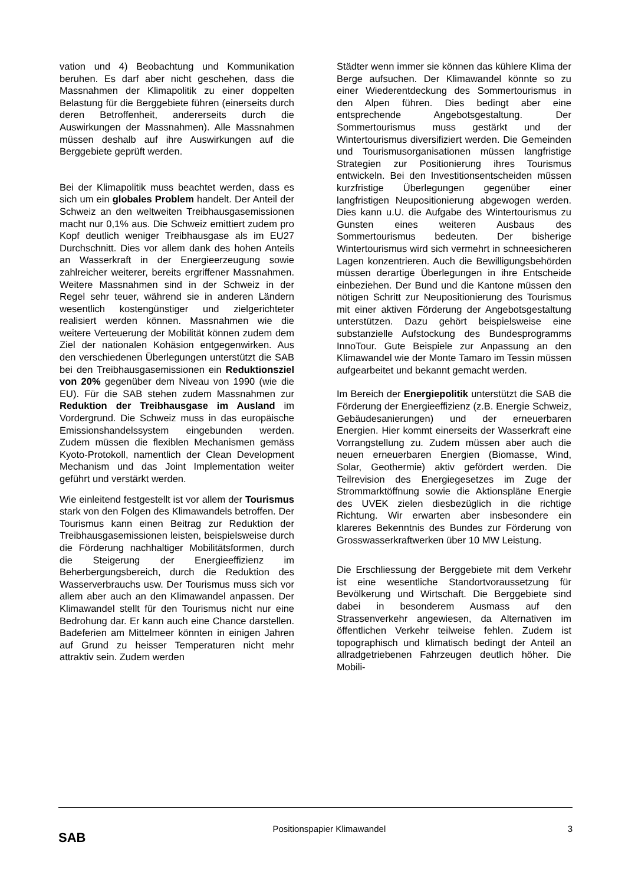vation und 4) Beobachtung und Kommunikation beruhen. Es darf aber nicht geschehen, dass die Massnahmen der Klimapolitik zu einer doppelten Belastung für die Berggebiete führen (einerseits durch deren Betroffenheit, andererseits durch die Auswirkungen der Massnahmen). Alle Massnahmen müssen deshalb auf ihre Auswirkungen auf die Berggebiete geprüft werden.
Bei der Klimapolitik muss beachtet werden, dass es sich um ein globales Problem handelt. Der Anteil der Schweiz an den weltweiten Treibhausgasemissionen macht nur 0,1% aus. Die Schweiz emittiert zudem pro Kopf deutlich weniger Treibhausgase als im EU27 Durchschnitt. Dies vor allem dank des hohen Anteils an Wasserkraft in der Energieerzeugung sowie zahlreicher weiterer, bereits ergriffener Massnahmen. Weitere Massnahmen sind in der Schweiz in der Regel sehr teuer, während sie in anderen Ländern wesentlich kostengünstiger und zielgerichteter realisiert werden können. Massnahmen wie die weitere Verteuerung der Mobilität können zudem dem Ziel der nationalen Kohäsion entgegenwirken. Aus den verschiedenen Überlegungen unterstützt die SAB bei den Treibhausgasemissionen ein Reduktionsziel von 20% gegenüber dem Niveau von 1990 (wie die EU). Für die SAB stehen zudem Massnahmen zur Reduktion der Treibhausgase im Ausland im Vordergrund. Die Schweiz muss in das europäische Emissionshandelssystem eingebunden werden. Zudem müssen die flexiblen Mechanismen gemäss Kyoto-Protokoll, namentlich der Clean Development Mechanism und das Joint Implementation weiter geführt und verstärkt werden.
Wie einleitend festgestellt ist vor allem der Tourismus stark von den Folgen des Klimawandels betroffen. Der Tourismus kann einen Beitrag zur Reduktion der Treibhausgasemissionen leisten, beispielsweise durch die Förderung nachhaltiger Mobilitätsformen, durch die Steigerung der Energieeffizienz im Beherbergungsbereich, durch die Reduktion des Wasserverbrauchs usw. Der Tourismus muss sich vor allem aber auch an den Klimawandel anpassen. Der Klimawandel stellt für den Tourismus nicht nur eine Bedrohung dar. Er kann auch eine Chance darstellen. Badeferien am Mittelmeer könnten in einigen Jahren auf Grund zu heisser Temperaturen nicht mehr attraktiv sein. Zudem werden
Städter wenn immer sie können das kühlere Klima der Berge aufsuchen. Der Klimawandel könnte so zu einer Wiederentdeckung des Sommertourismus in den Alpen führen. Dies bedingt aber eine entsprechende Angebotsgestaltung. Der Sommertourismus muss gestärkt und der Wintertourismus diversifiziert werden. Die Gemeinden und Tourismusorganisationen müssen langfristige Strategien zur Positionierung ihres Tourismus entwickeln. Bei den Investitionsentscheiden müssen kurzfristige Überlegungen gegenüber einer langfristigen Neupositionierung abgewogen werden. Dies kann u.U. die Aufgabe des Wintertourismus zu Gunsten eines weiteren Ausbaus des Sommertourismus bedeuten. Der bisherige Wintertourismus wird sich vermehrt in schneesicheren Lagen konzentrieren. Auch die Bewilligungsbehörden müssen derartige Überlegungen in ihre Entscheide einbeziehen. Der Bund und die Kantone müssen den nötigen Schritt zur Neupositionierung des Tourismus mit einer aktiven Förderung der Angebotsgestaltung unterstützen. Dazu gehört beispielsweise eine substanzielle Aufstockung des Bundesprogramms InnoTour. Gute Beispiele zur Anpassung an den Klimawandel wie der Monte Tamaro im Tessin müssen aufgearbeitet und bekannt gemacht werden.
Im Bereich der Energiepolitik unterstützt die SAB die Förderung der Energieeffizienz (z.B. Energie Schweiz, Gebäudesanierungen) und der erneuerbaren Energien. Hier kommt einerseits der Wasserkraft eine Vorrangstellung zu. Zudem müssen aber auch die neuen erneuerbaren Energien (Biomasse, Wind, Solar, Geothermie) aktiv gefördert werden. Die Teilrevision des Energiegesetzes im Zuge der Strommarktöffnung sowie die Aktionspläne Energie des UVEK zielen diesbezüglich in die richtige Richtung. Wir erwarten aber insbesondere ein klareres Bekenntnis des Bundes zur Förderung von Grosswasserkraftwerken über 10 MW Leistung.
Die Erschliessung der Berggebiete mit dem Verkehr ist eine wesentliche Standortvoraussetzung für Bevölkerung und Wirtschaft. Die Berggebiete sind dabei in besonderem Ausmass auf den Strassenverkehr angewiesen, da Alternativen im öffentlichen Verkehr teilweise fehlen. Zudem ist topographisch und klimatisch bedingt der Anteil an allradgetriebenen Fahrzeugen deutlich höher. Die Mobili-
SAB
Positionspapier Klimawandel 3